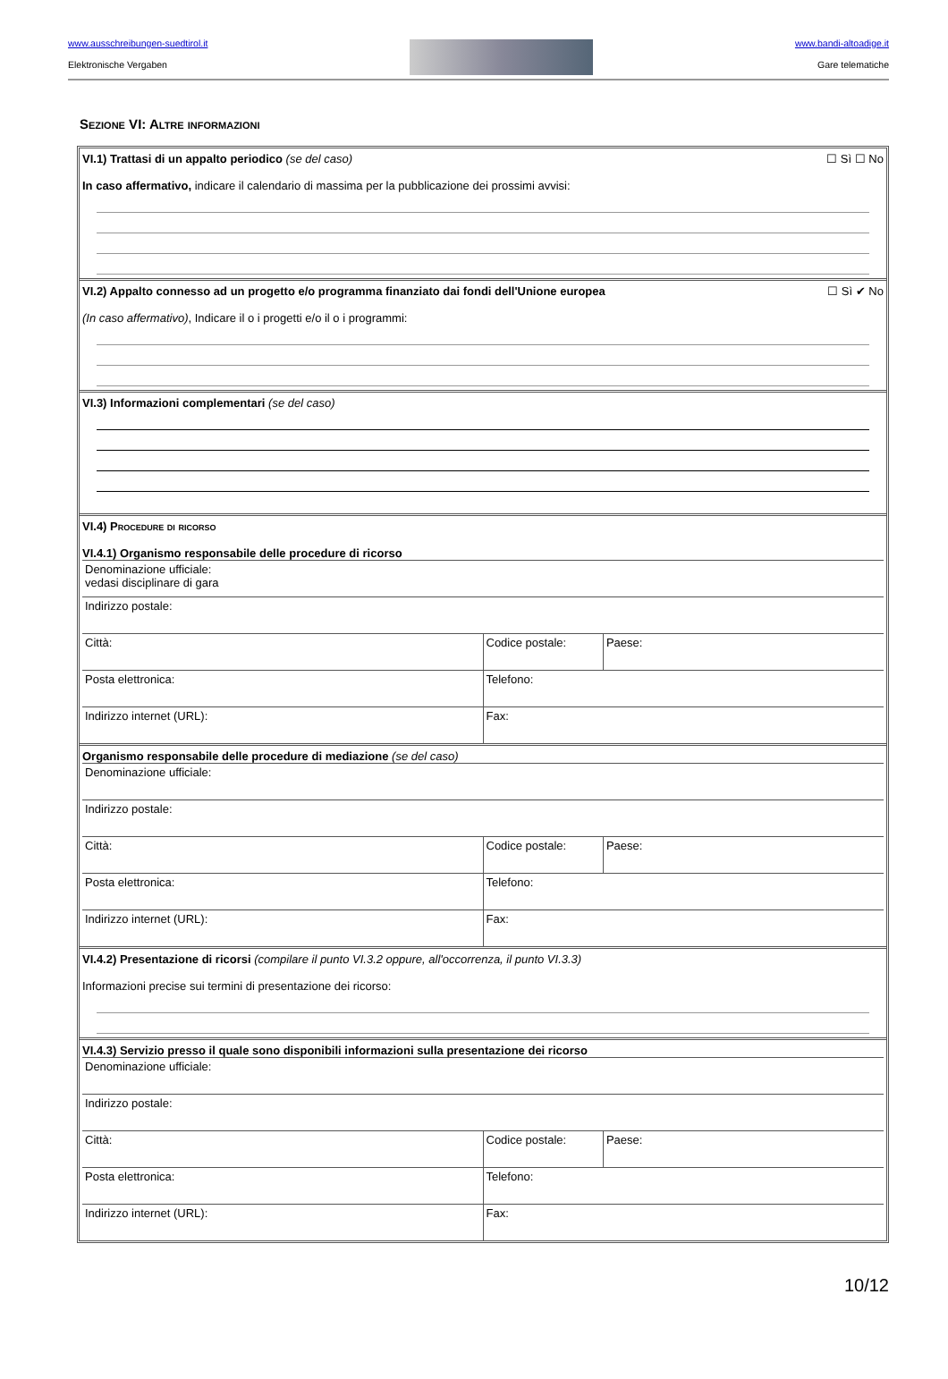www.ausschreibungen-suedtirol.it
Elektronische Vergaben
www.bandi-altoadige.it
Gare telematiche
Sezione VI: Altre informazioni
☐ Sì ☐ No VI.1) Trattasi di un appalto periodico (se del caso)
In caso affermativo, indicare il calendario di massima per la pubblicazione dei prossimi avvisi:
☐ Sì ✔ No VI.2) Appalto connesso ad un progetto e/o programma finanziato dai fondi dell'Unione europea
(In caso affermativo), Indicare il o i progetti e/o il o i programmi:
VI.3) Informazioni complementari (se del caso)
VI.4) Procedure di ricorso
VI.4.1) Organismo responsabile delle procedure di ricorso
| Denominazione ufficiale: vedasi disciplinare di gara | | |
| Indirizzo postale: | | |
| Città: | Codice postale: | Paese: |
| Posta elettronica: | Telefono: | |
| Indirizzo internet (URL): | Fax: | |
Organismo responsabile delle procedure di mediazione (se del caso)
| Denominazione ufficiale: | | |
| Indirizzo postale: | | |
| Città: | Codice postale: | Paese: |
| Posta elettronica: | Telefono: | |
| Indirizzo internet (URL): | Fax: | |
VI.4.2) Presentazione di ricorsi (compilare il punto VI.3.2 oppure, all'occorrenza, il punto VI.3.3)
Informazioni precise sui termini di presentazione dei ricorso:
VI.4.3) Servizio presso il quale sono disponibili informazioni sulla presentazione dei ricorso
| Denominazione ufficiale: | | |
| Indirizzo postale: | | |
| Città: | Codice postale: | Paese: |
| Posta elettronica: | Telefono: | |
| Indirizzo internet (URL): | Fax: | |
10/12